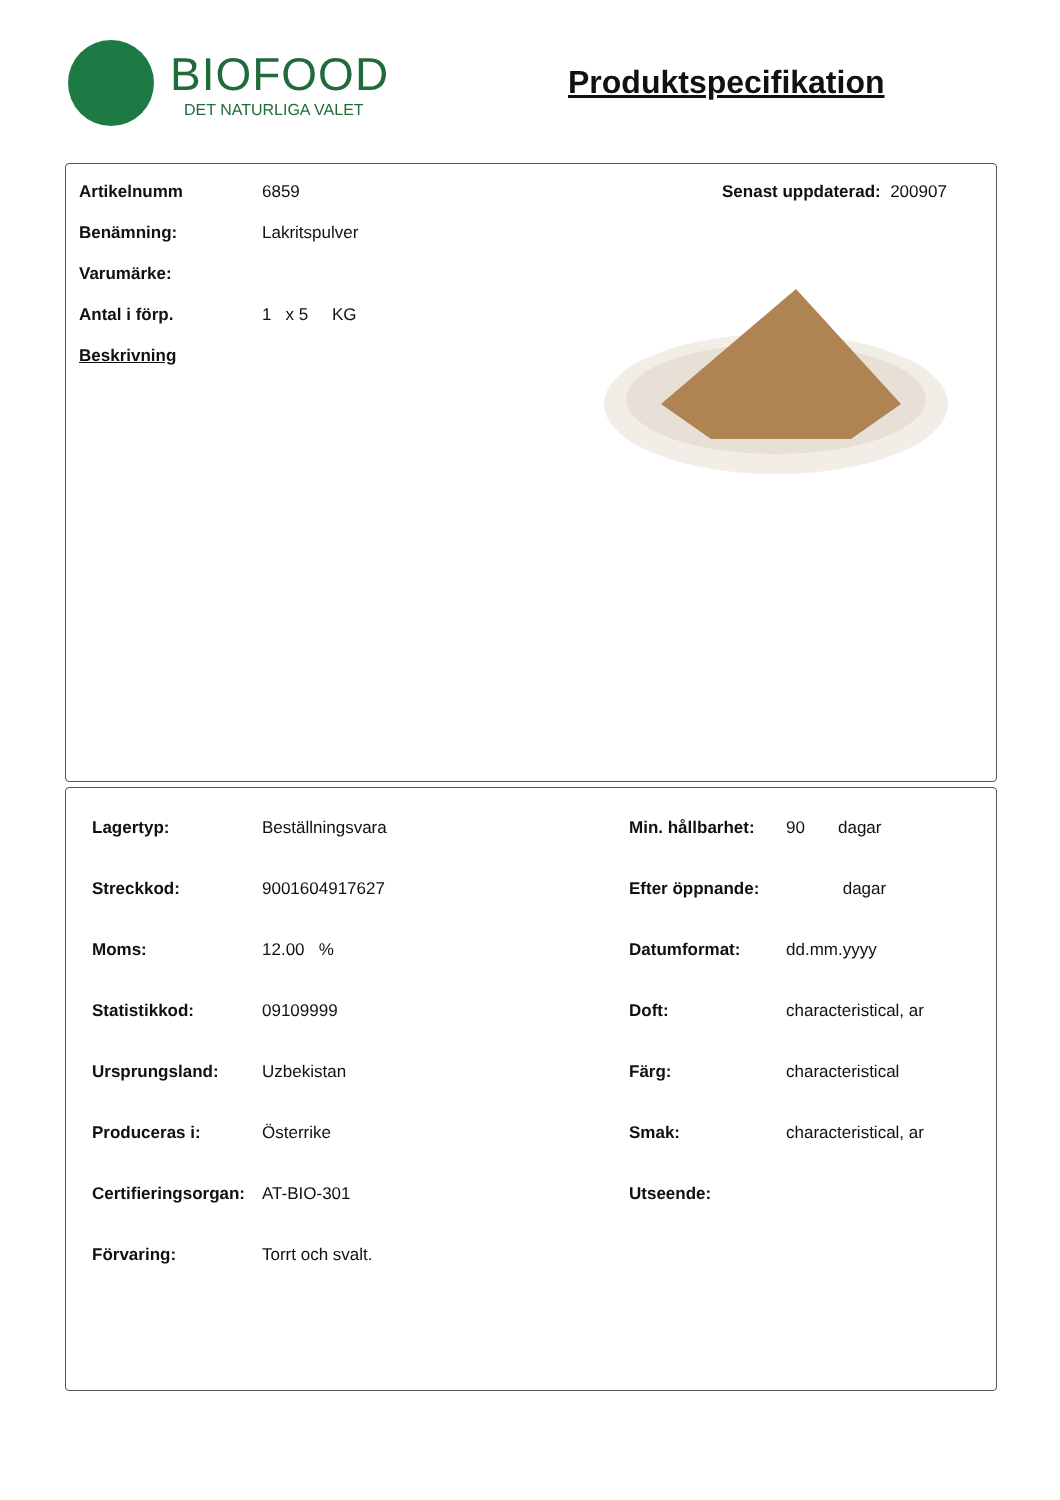BIOFOOD
DET NATURLIGA VALET
Produktspecifikation
| Artikelnumm | 6859 | Senast uppdaterad: 200907 |
| Benämning: | Lakritspulver | |
| Varumärke: | | |
| Antal i förp. | 1 x 5 KG | |
| Beskrivning | | |
| Lagertyp: | Beställningsvara | Min. hållbarhet: | 90 dagar |
| Streckkod: | 9001604917627 | Efter öppnande: | dagar |
| Moms: | 12.00 % | Datumformat: | dd.mm.yyyy |
| Statistikkod: | 09109999 | Doft: | characteristical, ar |
| Ursprungsland: | Uzbekistan | Färg: | characteristical |
| Produceras i: | Österrike | Smak: | characteristical, ar |
| Certifieringsorgan: | AT-BIO-301 | Utseende: | |
| Förvaring: | Torrt och svalt. | | |